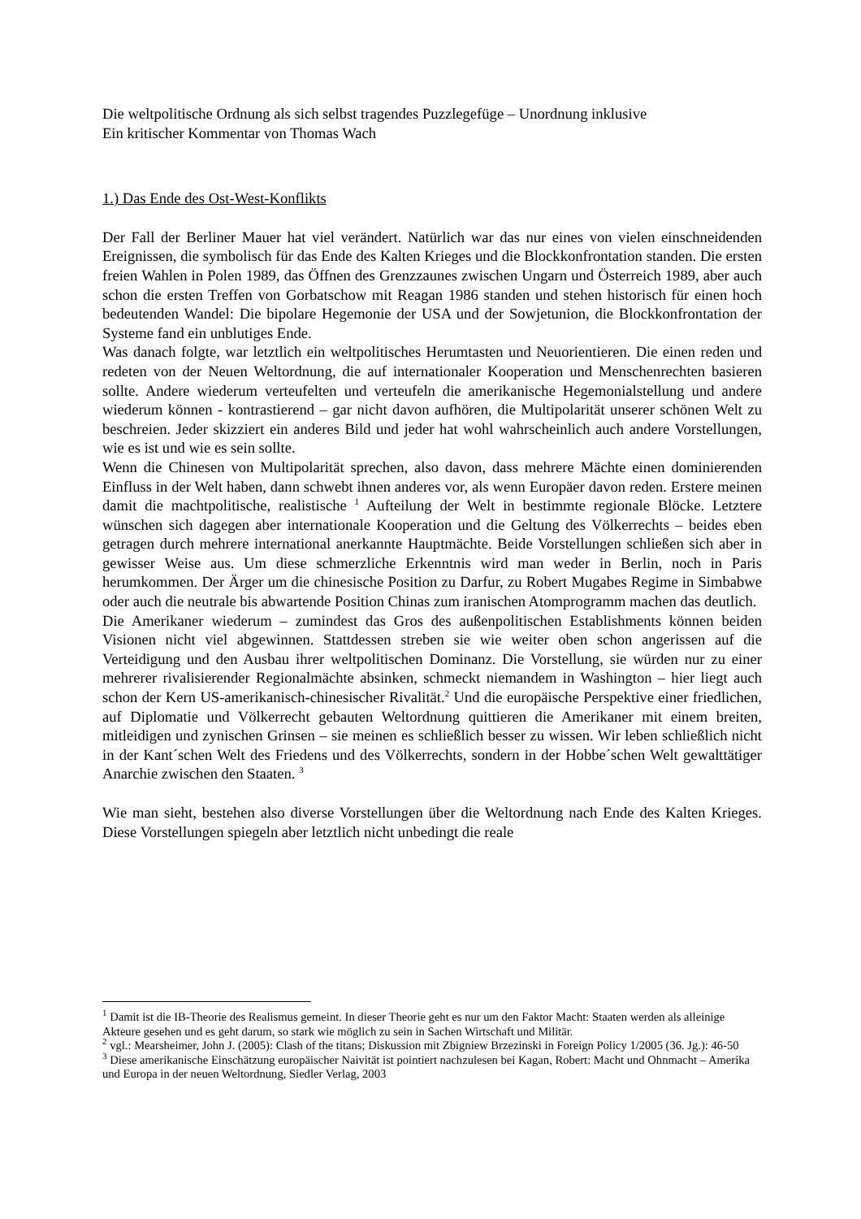Die weltpolitische Ordnung als sich selbst tragendes Puzzlegefüge – Unordnung inklusive
Ein kritischer Kommentar von Thomas Wach
1.) Das Ende des Ost-West-Konflikts
Der Fall der Berliner Mauer hat viel verändert. Natürlich war das nur eines von vielen einschneidenden Ereignissen, die symbolisch für das Ende des Kalten Krieges und die Blockkonfrontation standen. Die ersten freien Wahlen in Polen 1989, das Öffnen des Grenzzaunes zwischen Ungarn und Österreich 1989, aber auch schon die ersten Treffen von Gorbatschow mit Reagan 1986 standen und stehen historisch für einen hoch bedeutenden Wandel: Die bipolare Hegemonie der USA und der Sowjetunion, die Blockkonfrontation der Systeme fand ein unblutiges Ende.
Was danach folgte, war letztlich ein weltpolitisches Herumtasten und Neuorientieren. Die einen reden und redeten von der Neuen Weltordnung, die auf internationaler Kooperation und Menschenrechten basieren sollte. Andere wiederum verteufelten und verteufeln die amerikanische Hegemonialstellung und andere wiederum können - kontrastierend – gar nicht davon aufhören, die Multipolarität unserer schönen Welt zu beschreien. Jeder skizziert ein anderes Bild und jeder hat wohl wahrscheinlich auch andere Vorstellungen, wie es ist und wie es sein sollte.
Wenn die Chinesen von Multipolarität sprechen, also davon, dass mehrere Mächte einen dominierenden Einfluss in der Welt haben, dann schwebt ihnen anderes vor, als wenn Europäer davon reden. Erstere meinen damit die machtpolitische, realistische <sup>1</sup> Aufteilung der Welt in bestimmte regionale Blöcke. Letztere wünschen sich dagegen aber internationale Kooperation und die Geltung des Völkerrechts – beides eben getragen durch mehrere international anerkannte Hauptmächte. Beide Vorstellungen schließen sich aber in gewisser Weise aus. Um diese schmerzliche Erkenntnis wird man weder in Berlin, noch in Paris herumkommen. Der Ärger um die chinesische Position zu Darfur, zu Robert Mugabes Regime in Simbabwe oder auch die neutrale bis abwartende Position Chinas zum iranischen Atomprogramm machen das deutlich.
Die Amerikaner wiederum – zumindest das Gros des außenpolitischen Establishments können beiden Visionen nicht viel abgewinnen. Stattdessen streben sie wie weiter oben schon angerissen auf die Verteidigung und den Ausbau ihrer weltpolitischen Dominanz. Die Vorstellung, sie würden nur zu einer mehrerer rivalisierender Regionalmächte absinken, schmeckt niemandem in Washington – hier liegt auch schon der Kern US-amerikanisch-chinesischer Rivalität.<sup>2</sup> Und die europäische Perspektive einer friedlichen, auf Diplomatie und Völkerrecht gebauten Weltordnung quittieren die Amerikaner mit einem breiten, mitleidigen und zynischen Grinsen – sie meinen es schließlich besser zu wissen. Wir leben schließlich nicht in der Kant´schen Welt des Friedens und des Völkerrechts, sondern in der Hobbe´schen Welt gewalttätiger Anarchie zwischen den Staaten. <sup>3</sup>
Wie man sieht, bestehen also diverse Vorstellungen über die Weltordnung nach Ende des Kalten Krieges. Diese Vorstellungen spiegeln aber letztlich nicht unbedingt die reale
<sup>1</sup> Damit ist die IB-Theorie des Realismus gemeint. In dieser Theorie geht es nur um den Faktor Macht: Staaten werden als alleinige Akteure gesehen und es geht darum, so stark wie möglich zu sein in Sachen Wirtschaft und Militär.
<sup>2</sup> vgl.: Mearsheimer, John J. (2005): Clash of the titans; Diskussion mit Zbigniew Brzezinski in Foreign Policy 1/2005 (36. Jg.): 46-50
<sup>3</sup> Diese amerikanische Einschätzung europäischer Naivität ist pointiert nachzulesen bei Kagan, Robert: Macht und Ohnmacht – Amerika und Europa in der neuen Weltordnung, Siedler Verlag, 2003